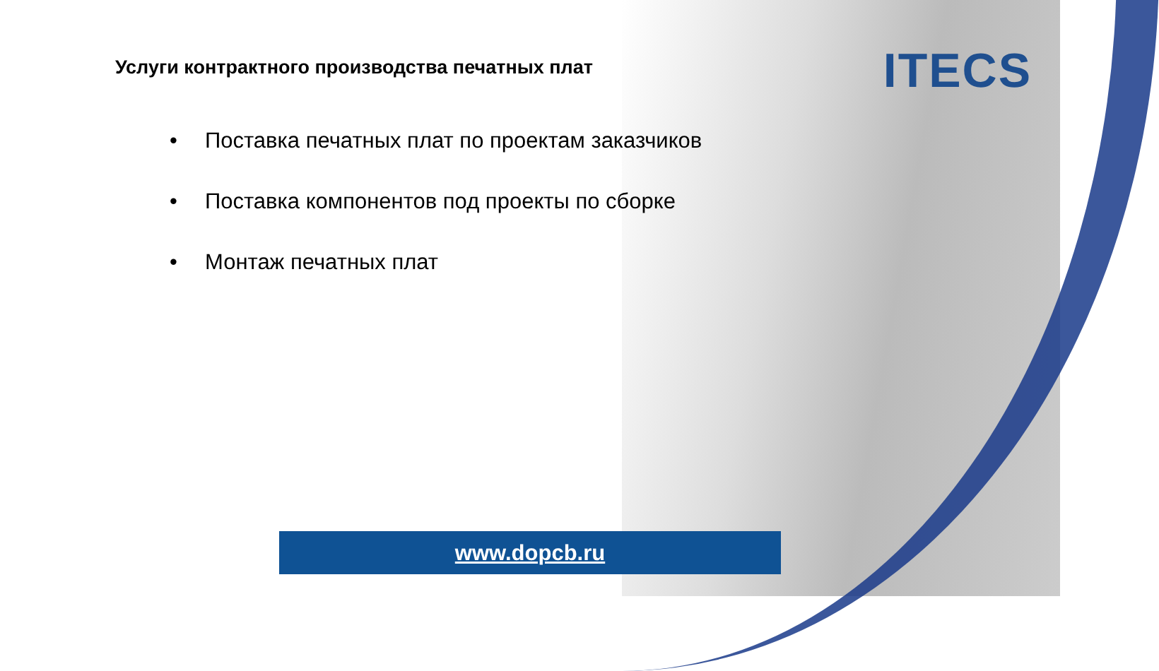ITECS
Услуги контрактного производства печатных плат
• Поставка печатных плат по проектам заказчиков
• Поставка компонентов под проекты по сборке
• Монтаж печатных плат
www.dopcb.ru